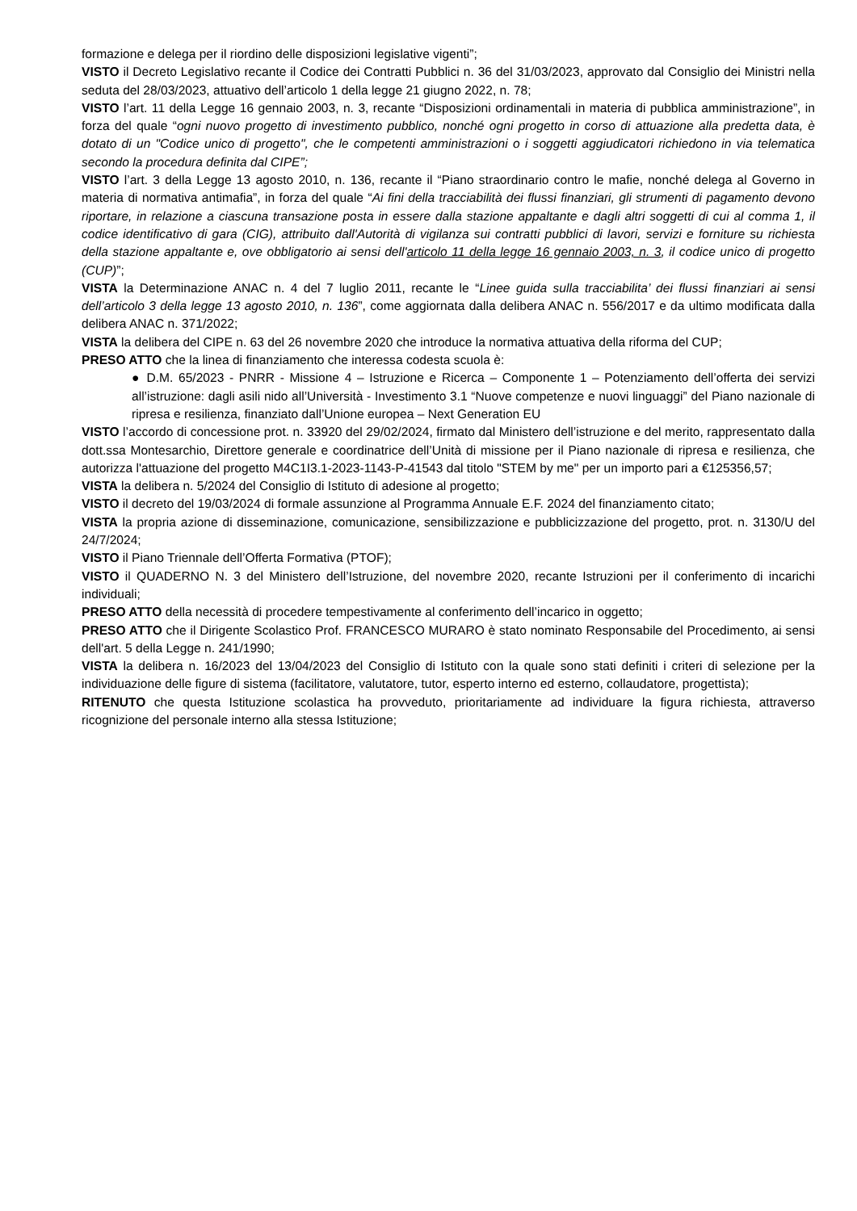formazione e delega per il riordino delle disposizioni legislative vigenti”;
VISTO il Decreto Legislativo recante il Codice dei Contratti Pubblici n. 36 del 31/03/2023, approvato dal Consiglio dei Ministri nella seduta del 28/03/2023, attuativo dell’articolo 1 della legge 21 giugno 2022, n. 78;
VISTO l’art. 11 della Legge 16 gennaio 2003, n. 3, recante “Disposizioni ordinamentali in materia di pubblica amministrazione”, in forza del quale “ogni nuovo progetto di investimento pubblico, nonché ogni progetto in corso di attuazione alla predetta data, è dotato di un "Codice unico di progetto", che le competenti amministrazioni o i soggetti aggiudicatori richiedono in via telematica secondo la procedura definita dal CIPE”;
VISTO l’art. 3 della Legge 13 agosto 2010, n. 136, recante il “Piano straordinario contro le mafie, nonché delega al Governo in materia di normativa antimafia”, in forza del quale “Ai fini della tracciabilità dei flussi finanziari, gli strumenti di pagamento devono riportare, in relazione a ciascuna transazione posta in essere dalla stazione appaltante e dagli altri soggetti di cui al comma 1, il codice identificativo di gara (CIG), attribuito dall'Autorità di vigilanza sui contratti pubblici di lavori, servizi e forniture su richiesta della stazione appaltante e, ove obbligatorio ai sensi dell'articolo 11 della legge 16 gennaio 2003, n. 3, il codice unico di progetto (CUP)”;
VISTA la Determinazione ANAC n. 4 del 7 luglio 2011, recante le “Linee guida sulla tracciabilita’ dei flussi finanziari ai sensi dell’articolo 3 della legge 13 agosto 2010, n. 136”, come aggiornata dalla delibera ANAC n. 556/2017 e da ultimo modificata dalla delibera ANAC n. 371/2022;
VISTA la delibera del CIPE n. 63 del 26 novembre 2020 che introduce la normativa attuativa della riforma del CUP;
PRESO ATTO che la linea di finanziamento che interessa codesta scuola è:
● D.M. 65/2023 - PNRR - Missione 4 – Istruzione e Ricerca – Componente 1 – Potenziamento dell’offerta dei servizi all’istruzione: dagli asili nido all’Università - Investimento 3.1 “Nuove competenze e nuovi linguaggi” del Piano nazionale di ripresa e resilienza, finanziato dall’Unione europea – Next Generation EU
VISTO l’accordo di concessione prot. n. 33920 del 29/02/2024, firmato dal Ministero dell’istruzione e del merito, rappresentato dalla dott.ssa Montesarchio, Direttore generale e coordinatrice dell’Unità di missione per il Piano nazionale di ripresa e resilienza, che autorizza l'attuazione del progetto M4C1I3.1-2023-1143-P-41543 dal titolo "STEM by me" per un importo pari a €125356,57;
VISTA la delibera n. 5/2024 del Consiglio di Istituto di adesione al progetto;
VISTO il decreto del 19/03/2024 di formale assunzione al Programma Annuale E.F. 2024 del finanziamento citato;
VISTA la propria azione di disseminazione, comunicazione, sensibilizzazione e pubblicizzazione del progetto, prot. n. 3130/U del 24/7/2024;
VISTO il Piano Triennale dell’Offerta Formativa (PTOF);
VISTO il QUADERNO N. 3 del Ministero dell’Istruzione, del novembre 2020, recante Istruzioni per il conferimento di incarichi individuali;
PRESO ATTO della necessità di procedere tempestivamente al conferimento dell’incarico in oggetto;
PRESO ATTO che il Dirigente Scolastico Prof. FRANCESCO MURARO è stato nominato Responsabile del Procedimento, ai sensi dell'art. 5 della Legge n. 241/1990;
VISTA la delibera n. 16/2023 del 13/04/2023 del Consiglio di Istituto con la quale sono stati definiti i criteri di selezione per la individuazione delle figure di sistema (facilitatore, valutatore, tutor, esperto interno ed esterno, collaudatore, progettista);
RITENUTO che questa Istituzione scolastica ha provveduto, prioritariamente ad individuare la figura richiesta, attraverso ricognizione del personale interno alla stessa Istituzione;